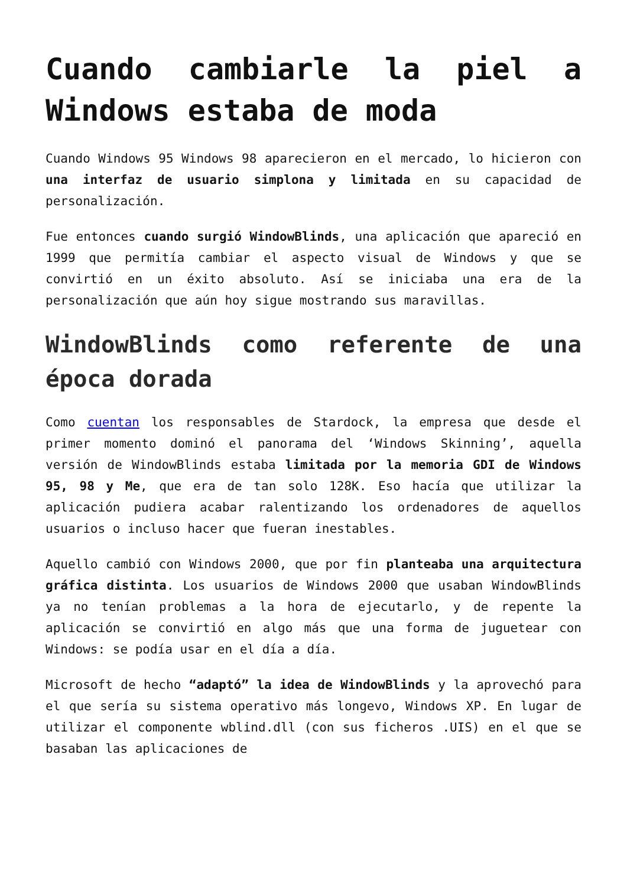Cuando cambiarle la piel a Windows estaba de moda
Cuando Windows 95 Windows 98 aparecieron en el mercado, lo hicieron con una interfaz de usuario simplona y limitada en su capacidad de personalización.
Fue entonces cuando surgió WindowBlinds, una aplicación que apareció en 1999 que permitía cambiar el aspecto visual de Windows y que se convirtió en un éxito absoluto. Así se iniciaba una era de la personalización que aún hoy sigue mostrando sus maravillas.
WindowBlinds como referente de una época dorada
Como cuentan los responsables de Stardock, la empresa que desde el primer momento dominó el panorama del ‘Windows Skinning’, aquella versión de WindowBlinds estaba limitada por la memoria GDI de Windows 95, 98 y Me, que era de tan solo 128K. Eso hacía que utilizar la aplicación pudiera acabar ralentizando los ordenadores de aquellos usuarios o incluso hacer que fueran inestables.
Aquello cambió con Windows 2000, que por fin planteaba una arquitectura gráfica distinta. Los usuarios de Windows 2000 que usaban WindowBlinds ya no tenían problemas a la hora de ejecutarlo, y de repente la aplicación se convirtió en algo más que una forma de juguetear con Windows: se podía usar en el día a día.
Microsoft de hecho “adaptó” la idea de WindowBlinds y la aprovechó para el que sería su sistema operativo más longevo, Windows XP. En lugar de utilizar el componente wblind.dll (con sus ficheros .UIS) en el que se basaban las aplicaciones de